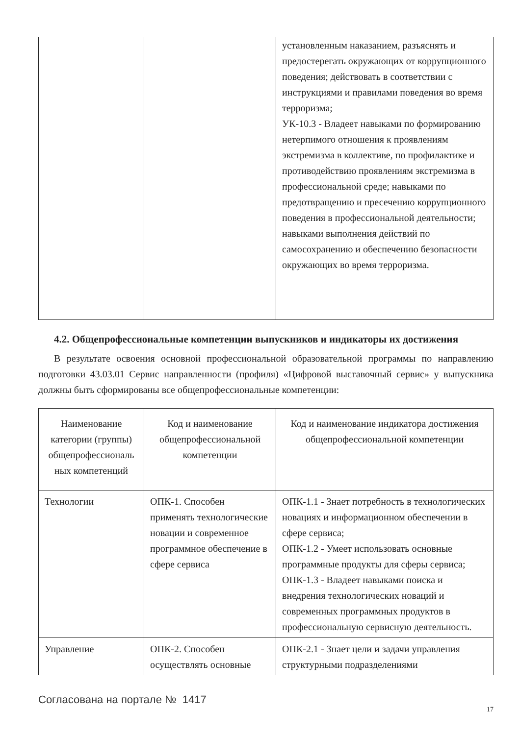| | | установленным наказанием, разъяснять и предостерегать окружающих от коррупционного поведения; действовать в соответствии с инструкциями и правилами поведения во время терроризма; УК-10.3 - Владеет навыками по формированию нетерпимого отношения к проявлениям экстремизма в коллективе, по профилактике и противодействию проявлениям экстремизма в профессиональной среде; навыками по предотвращению и пресечению коррупционного поведения в профессиональной деятельности; навыками выполнения действий по самосохранению и обеспечению безопасности окружающих во время терроризма. |
4.2. Общепрофессиональные компетенции выпускников и индикаторы их достижения
В результате освоения основной профессиональной образовательной программы по направлению подготовки 43.03.01 Сервис направленности (профиля) «Цифровой выставочный сервис» у выпускника должны быть сформированы все общепрофессиональные компетенции:
| Наименование категории (группы) общепрофессиональ ных компетенций | Код и наименование общепрофессиональной компетенции | Код и наименование индикатора достижения общепрофессиональной компетенции |
| --- | --- | --- |
| Технологии | ОПК-1. Способен применять технологические новации и современное программное обеспечение в сфере сервиса | ОПК-1.1 - Знает потребность в технологических новациях и информационном обеспечении в сфере сервиса; ОПК-1.2 - Умеет использовать основные программные продукты для сферы сервиса; ОПК-1.3 - Владеет навыками поиска и внедрения технологических новаций и современных программных продуктов в профессиональную сервисную деятельность. |
| Управление | ОПК-2. Способен осуществлять основные | ОПК-2.1 - Знает цели и задачи управления структурными подразделениями |
Согласована на портале № 1417
17